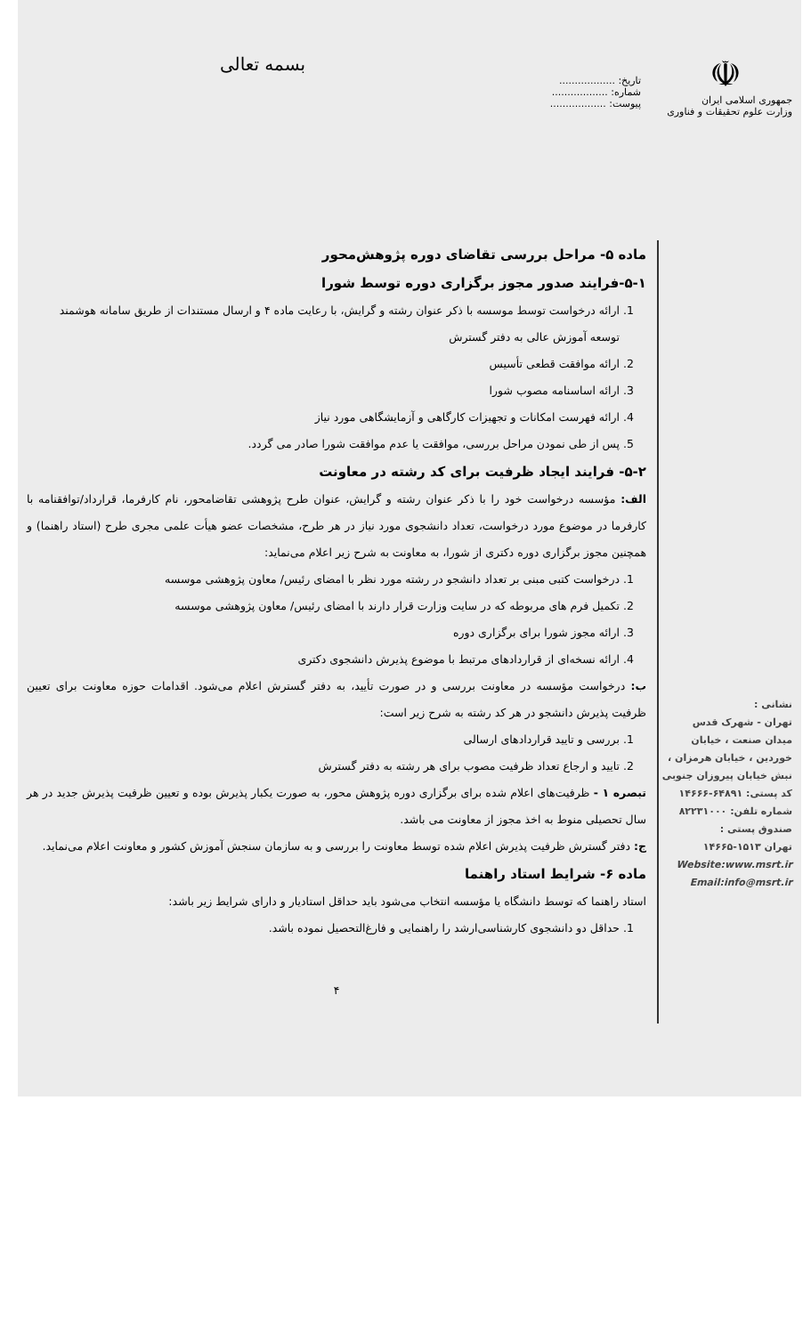☫
جمهوری اسلامی ایران
وزارت علوم تحقیقات و فناوری
نشانی :
تهران - شهرک قدس
میدان صنعت ، خیابان
خوردین ، خیابان هرمزان ،
نبش خیابان پیروزان جنوبی
کد پستی: ۶۴۸۹۱-۱۴۶۶۶
شماره تلفن: ۸۲۲۳۱۰۰۰
صندوق پستی :
تهران ۱۵۱۳-۱۴۶۶۵
Website:www.msrt.ir
Email:info@msrt.ir
بسمه تعالی
تاریخ: ..................
شماره: ..................
پیوست: ..................
ماده ۵- مراحل بررسی تقاضای دوره پژوهش‌محور
۵-۱-فرایند صدور مجوز برگزاری دوره توسط شورا
1. ارائه درخواست توسط موسسه با ذکر عنوان رشته و گرایش، با رعایت ماده ۴ و ارسال مستندات از طریق سامانه هوشمند توسعه آموزش عالی به دفتر گسترش
2. ارائه موافقت قطعی تأسیس
3. ارائه اساسنامه مصوب شورا
4. ارائه فهرست امکانات و تجهیزات کارگاهی و آزمایشگاهی مورد نیاز
5. پس از طی نمودن مراحل بررسی، موافقت یا عدم موافقت شورا صادر می گردد.
۵-۲- فرایند ایجاد ظرفیت برای کد رشته در معاونت
الف: مؤسسه درخواست خود را با ذکر عنوان رشته و گرایش، عنوان طرح پژوهشی تقاضامحور، نام کارفرما، قرارداد/توافقنامه با کارفرما در موضوع مورد درخواست، تعداد دانشجوی مورد نیاز در هر طرح، مشخصات عضو هیأت علمی مجری طرح (استاد راهنما) و همچنین مجوز برگزاری دوره دکتری از شورا، به معاونت به شرح زیر اعلام می‌نماید:
1. درخواست کتبی مبنی بر تعداد دانشجو در رشته مورد نظر با امضای رئیس/ معاون پژوهشی موسسه
2. تکمیل فرم های مربوطه که در سایت وزارت قرار دارند با امضای رئیس/ معاون پژوهشی موسسه
3. ارائه مجوز شورا برای برگزاری دوره
4. ارائه نسخه‌ای از قراردادهای مرتبط با موضوع پذیرش دانشجوی دکتری
ب: درخواست مؤسسه در معاونت بررسی و در صورت تأیید، به دفتر گسترش اعلام می‌شود. اقدامات حوزه معاونت برای تعیین ظرفیت پذیرش دانشجو در هر کد رشته به شرح زیر است:
1. بررسی و تایید قراردادهای ارسالی
2. تایید و ارجاع تعداد ظرفیت مصوب برای هر رشته به دفتر گسترش
تبصره ۱ - ظرفیت‌های اعلام شده برای برگزاری دوره پژوهش محور، به صورت یکبار پذیرش بوده و تعیین ظرفیت پذیرش جدید در هر سال تحصیلی منوط به اخذ مجوز از معاونت می باشد.
ج: دفتر گسترش ظرفیت پذیرش اعلام شده توسط معاونت را بررسی و به سازمان سنجش آموزش کشور و معاونت اعلام می‌نماید.
ماده ۶- شرایط استاد راهنما
استاد راهنما که توسط دانشگاه یا مؤسسه انتخاب می‌شود باید حداقل استادیار و دارای شرایط زیر باشد:
1. حداقل دو دانشجوی کارشناسی‌ارشد را راهنمایی و فارغ‌التحصیل نموده باشد.
۴